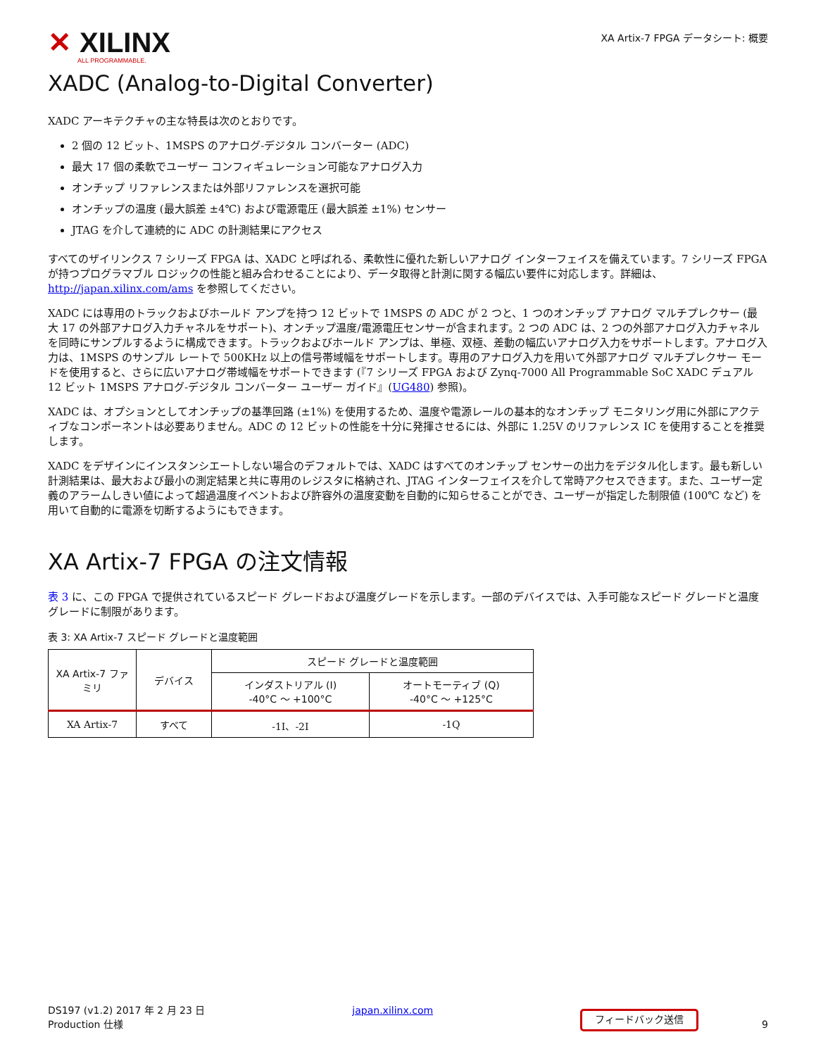✕ XILINX
ALL PROGRAMMABLE.
XA Artix-7 FPGA データシート: 概要
XADC (Analog-to-Digital Converter)
XADC アーキテクチャの主な特長は次のとおりです。
2 個の 12 ビット、1MSPS のアナログ-デジタル コンバーター (ADC)
最大 17 個の柔軟でユーザー コンフィギュレーション可能なアナログ入力
オンチップ リファレンスまたは外部リファレンスを選択可能
オンチップの温度 (最大誤差 ±4℃) および電源電圧 (最大誤差 ±1%) センサー
JTAG を介して連続的に ADC の計測結果にアクセス
すべてのザイリンクス 7 シリーズ FPGA は、XADC と呼ばれる、柔軟性に優れた新しいアナログ インターフェイスを備えています。7 シリーズ FPGA が持つプログラマブル ロジックの性能と組み合わせることにより、データ取得と計測に関する幅広い要件に対応します。詳細は、http://japan.xilinx.com/ams を参照してください。
XADC には専用のトラックおよびホールド アンプを持つ 12 ビットで 1MSPS の ADC が 2 つと、1 つのオンチップ アナログ マルチプレクサー (最大 17 の外部アナログ入力チャネルをサポート)、オンチップ温度/電源電圧センサーが含まれます。2 つの ADC は、2 つの外部アナログ入力チャネルを同時にサンプルするように構成できます。トラックおよびホールド アンプは、単極、双極、差動の幅広いアナログ入力をサポートします。アナログ入力は、1MSPS のサンプル レートで 500KHz 以上の信号帯域幅をサポートします。専用のアナログ入力を用いて外部アナログ マルチプレクサー モードを使用すると、さらに広いアナログ帯域幅をサポートできます (『7 シリーズ FPGA および Zynq-7000 All Programmable SoC XADC デュアル 12 ビット 1MSPS アナログ-デジタル コンバーター ユーザー ガイド』(UG480) 参照)。
XADC は、オプションとしてオンチップの基準回路 (±1%) を使用するため、温度や電源レールの基本的なオンチップ モニタリング用に外部にアクティブなコンポーネントは必要ありません。ADC の 12 ビットの性能を十分に発揮させるには、外部に 1.25V のリファレンス IC を使用することを推奨します。
XADC をデザインにインスタンシエートしない場合のデフォルトでは、XADC はすべてのオンチップ センサーの出力をデジタル化します。最も新しい計測結果は、最大および最小の測定結果と共に専用のレジスタに格納され、JTAG インターフェイスを介して常時アクセスできます。また、ユーザー定義のアラームしきい値によって超過温度イベントおよび許容外の温度変動を自動的に知らせることができ、ユーザーが指定した制限値 (100℃ など) を用いて自動的に電源を切断するようにもできます。
XA Artix-7 FPGA の注文情報
表 3 に、この FPGA で提供されているスピード グレードおよび温度グレードを示します。一部のデバイスでは、入手可能なスピード グレードと温度グレードに制限があります。
表 3: XA Artix-7 スピード グレードと温度範囲
| XA Artix-7 ファミリ | デバイス | スピード グレードと温度範囲 | |
| --- | --- | --- | --- |
| | | インダストリアル (I) -40°C ～ +100°C | オートモーティブ (Q) -40°C ～ +125°C |
| XA Artix-7 | すべて | -1I、-2I | -1Q |
DS197 (v1.2) 2017 年 2 月 23 日
Production 仕様
japan.xilinx.com
フィードバック送信 9